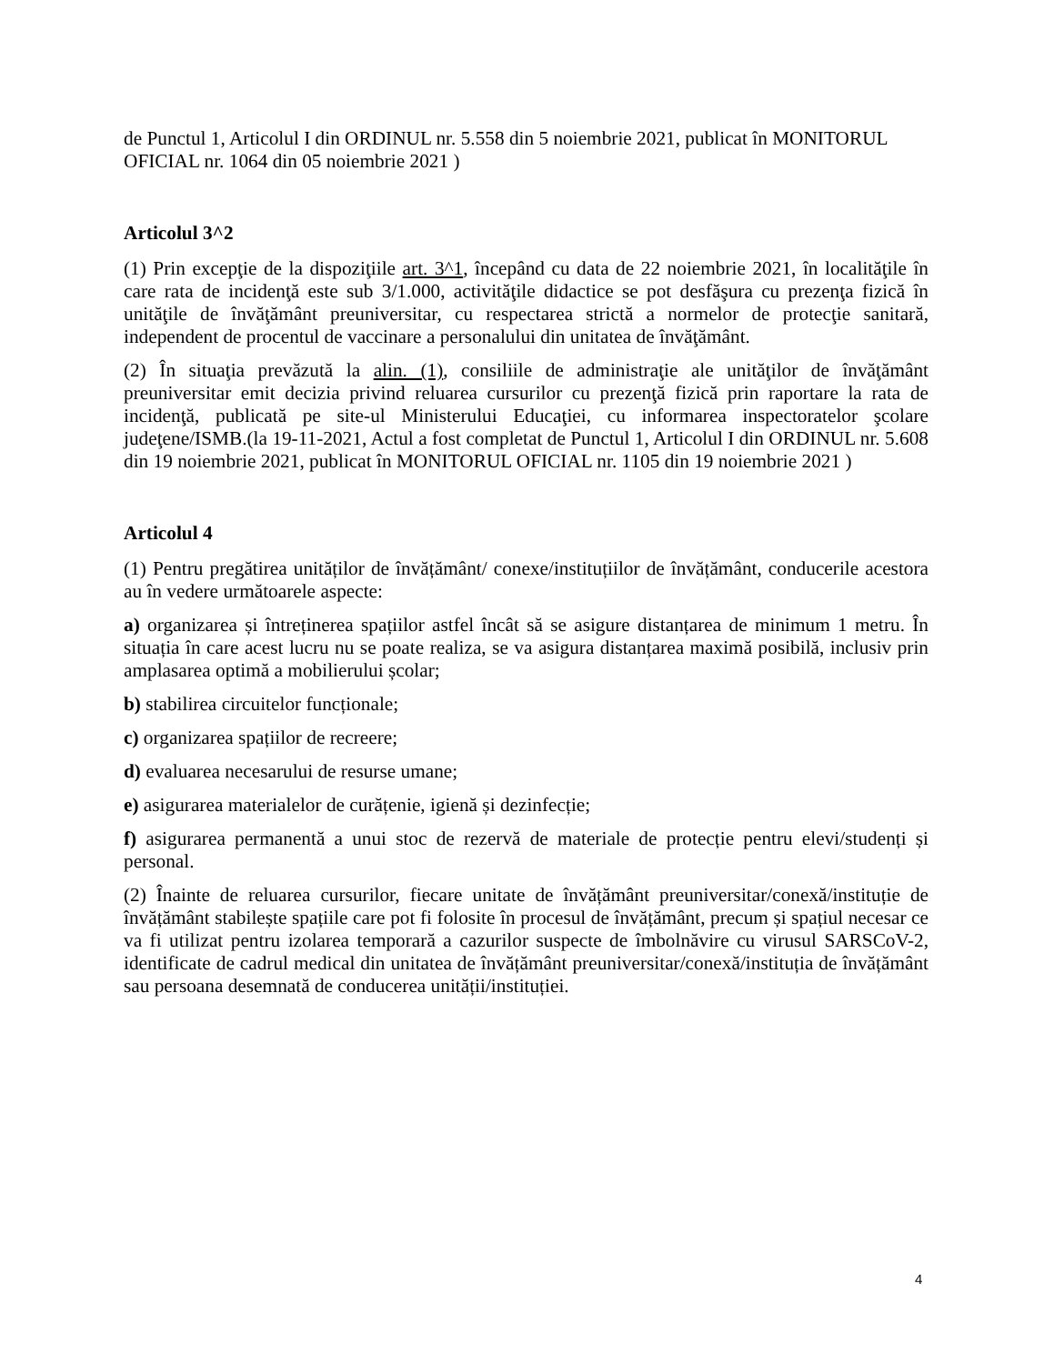de Punctul 1, Articolul I din ORDINUL nr. 5.558 din 5 noiembrie 2021, publicat în MONITORUL OFICIAL nr. 1064 din 05 noiembrie 2021 )
Articolul 3^2
(1) Prin excepţie de la dispoziţiile art. 3^1, începând cu data de 22 noiembrie 2021, în localităţile în care rata de incidenţă este sub 3/1.000, activităţile didactice se pot desfăşura cu prezenţa fizică în unităţile de învăţământ preuniversitar, cu respectarea strictă a normelor de protecţie sanitară, independent de procentul de vaccinare a personalului din unitatea de învăţământ.
(2) În situaţia prevăzută la alin. (1), consiliile de administraţie ale unităţilor de învăţământ preuniversitar emit decizia privind reluarea cursurilor cu prezenţă fizică prin raportare la rata de incidenţă, publicată pe site-ul Ministerului Educaţiei, cu informarea inspectoratelor şcolare judeţene/ISMB.(la 19-11-2021, Actul a fost completat de Punctul 1, Articolul I din ORDINUL nr. 5.608 din 19 noiembrie 2021, publicat în MONITORUL OFICIAL nr. 1105 din 19 noiembrie 2021 )
Articolul 4
(1) Pentru pregătirea unităților de învățământ/ conexe/instituțiilor de învățământ, conducerile acestora au în vedere următoarele aspecte:
a) organizarea și întreținerea spațiilor astfel încât să se asigure distanțarea de minimum 1 metru. În situația în care acest lucru nu se poate realiza, se va asigura distanțarea maximă posibilă, inclusiv prin amplasarea optimă a mobilierului școlar;
b) stabilirea circuitelor funcționale;
c) organizarea spațiilor de recreere;
d) evaluarea necesarului de resurse umane;
e) asigurarea materialelor de curățenie, igienă și dezinfecție;
f) asigurarea permanentă a unui stoc de rezervă de materiale de protecție pentru elevi/studenți și personal.
(2) Înainte de reluarea cursurilor, fiecare unitate de învățământ preuniversitar/conexă/instituție de învățământ stabilește spațiile care pot fi folosite în procesul de învățământ, precum și spațiul necesar ce va fi utilizat pentru izolarea temporară a cazurilor suspecte de îmbolnăvire cu virusul SARSCoV-2, identificate de cadrul medical din unitatea de învățământ preuniversitar/conexă/instituția de învățământ sau persoana desemnată de conducerea unității/instituției.
4